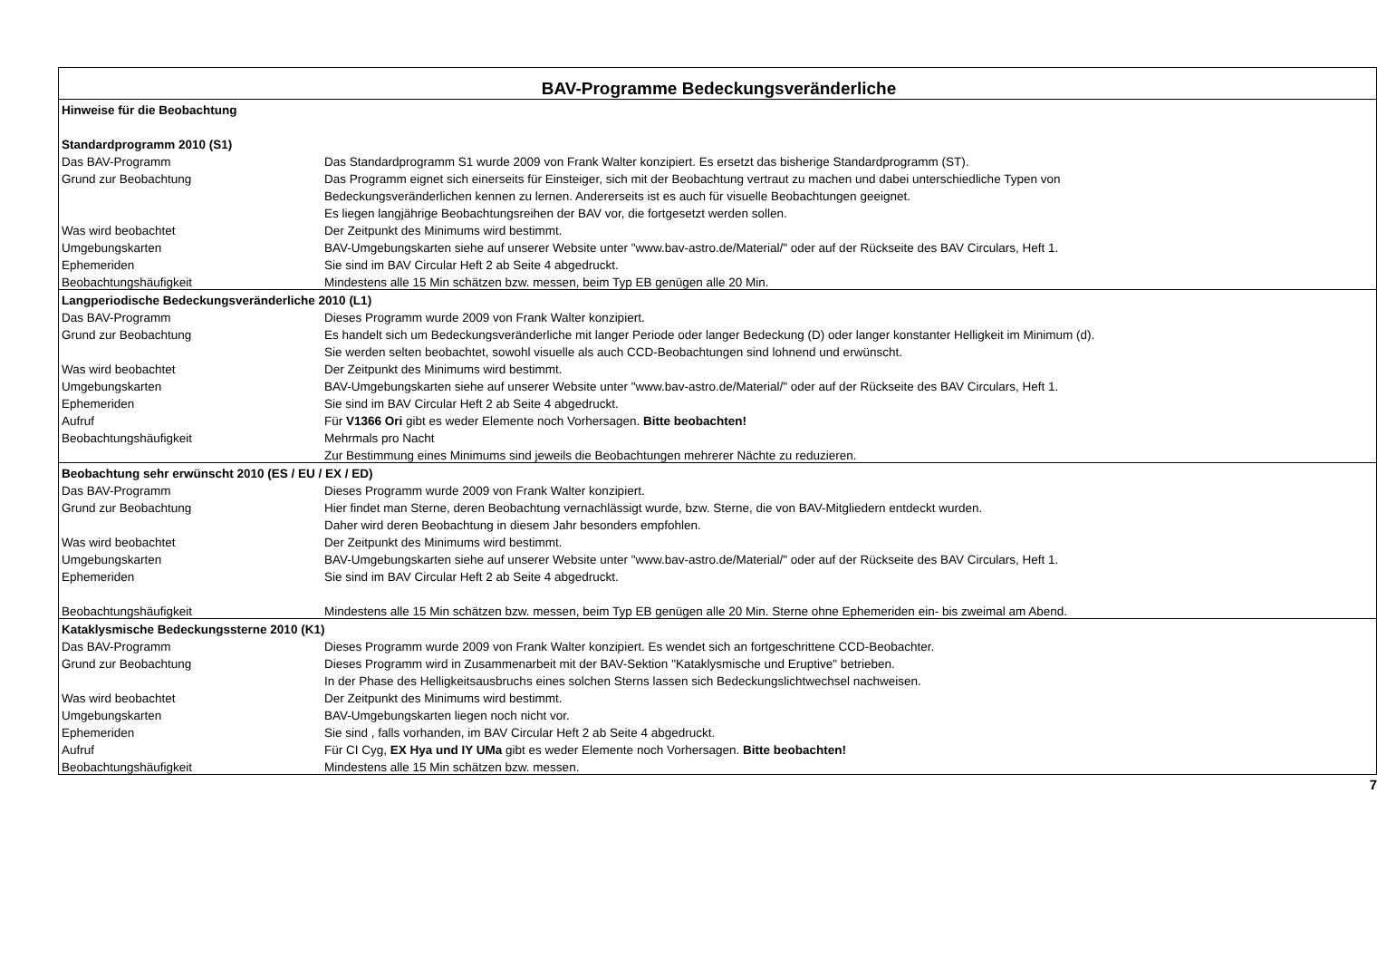| BAV-Programme Bedeckungsveränderliche | |
| Hinweise für die Beobachtung | |
| Standardprogramm 2010 (S1) | |
| Das BAV-Programm | Das Standardprogramm S1 wurde 2009 von Frank Walter konzipiert. Es ersetzt das bisherige Standardprogramm (ST). |
| Grund zur Beobachtung | Das Programm eignet sich einerseits für Einsteiger, sich mit der Beobachtung vertraut zu machen und dabei unterschiedliche Typen von |
| | Bedeckungsveränderlichen kennen zu lernen. Andererseits ist es auch für visuelle Beobachtungen geeignet. |
| | Es liegen langjährige Beobachtungsreihen der BAV vor, die fortgesetzt werden sollen. |
| Was wird beobachtet | Der Zeitpunkt des Minimums wird bestimmt. |
| Umgebungskarten | BAV-Umgebungskarten siehe auf unserer Website unter "www.bav-astro.de/Material/" oder auf der Rückseite des BAV Circulars, Heft 1. |
| Ephemeriden | Sie sind im BAV Circular Heft 2 ab Seite 4 abgedruckt. |
| Beobachtungshäufigkeit | Mindestens alle 15 Min schätzen bzw. messen, beim Typ EB genügen alle 20 Min. |
| Langperiodische Bedeckungsveränderliche 2010 (L1) | |
| Das BAV-Programm | Dieses Programm wurde 2009 von Frank Walter konzipiert. |
| Grund zur Beobachtung | Es handelt sich um Bedeckungsveränderliche mit langer Periode oder langer Bedeckung (D) oder langer konstanter Helligkeit im Minimum (d). |
| | Sie werden selten beobachtet, sowohl visuelle als auch CCD-Beobachtungen sind lohnend und erwünscht. |
| Was wird beobachtet | Der Zeitpunkt des Minimums wird bestimmt. |
| Umgebungskarten | BAV-Umgebungskarten siehe auf unserer Website unter "www.bav-astro.de/Material/" oder auf der Rückseite des BAV Circulars, Heft 1. |
| Ephemeriden | Sie sind im BAV Circular Heft 2 ab Seite 4 abgedruckt. |
| Aufruf | Für V1366 Ori gibt es weder Elemente noch Vorhersagen. Bitte beobachten! |
| Beobachtungshäufigkeit | Mehrmals pro Nacht |
| | Zur Bestimmung eines Minimums sind jeweils die Beobachtungen mehrerer Nächte zu reduzieren. |
| Beobachtung sehr erwünscht 2010 (ES / EU / EX / ED) | |
| Das BAV-Programm | Dieses Programm wurde 2009 von Frank Walter konzipiert. |
| Grund zur Beobachtung | Hier findet man Sterne, deren Beobachtung vernachlässigt wurde, bzw. Sterne, die von BAV-Mitgliedern entdeckt wurden. |
| | Daher wird deren Beobachtung in diesem Jahr besonders empfohlen. |
| Was wird beobachtet | Der Zeitpunkt des Minimums wird bestimmt. |
| Umgebungskarten | BAV-Umgebungskarten siehe auf unserer Website unter "www.bav-astro.de/Material/" oder auf der Rückseite des BAV Circulars, Heft 1. |
| Ephemeriden | Sie sind im BAV Circular Heft 2 ab Seite 4 abgedruckt. |
| Beobachtungshäufigkeit | Mindestens alle 15 Min schätzen bzw. messen, beim Typ EB genügen alle 20 Min. Sterne ohne Ephemeriden ein- bis zweimal am Abend. |
| Kataklysmische Bedeckungssterne 2010 (K1) | |
| Das BAV-Programm | Dieses Programm wurde 2009 von Frank Walter konzipiert. Es wendet sich an fortgeschrittene CCD-Beobachter. |
| Grund zur Beobachtung | Dieses Programm wird in Zusammenarbeit mit der BAV-Sektion "Kataklysmische und Eruptive" betrieben. |
| | In der Phase des Helligkeitsausbruchs eines solchen Sterns lassen sich Bedeckungslichtwechsel nachweisen. |
| Was wird beobachtet | Der Zeitpunkt des Minimums wird bestimmt. |
| Umgebungskarten | BAV-Umgebungskarten liegen noch nicht vor. |
| Ephemeriden | Sie sind , falls vorhanden, im BAV Circular Heft 2 ab Seite 4 abgedruckt. |
| Aufruf | Für CI Cyg, EX Hya und IY UMa gibt es weder Elemente noch Vorhersagen. Bitte beobachten! |
| Beobachtungshäufigkeit | Mindestens alle 15 Min schätzen bzw. messen. |
7